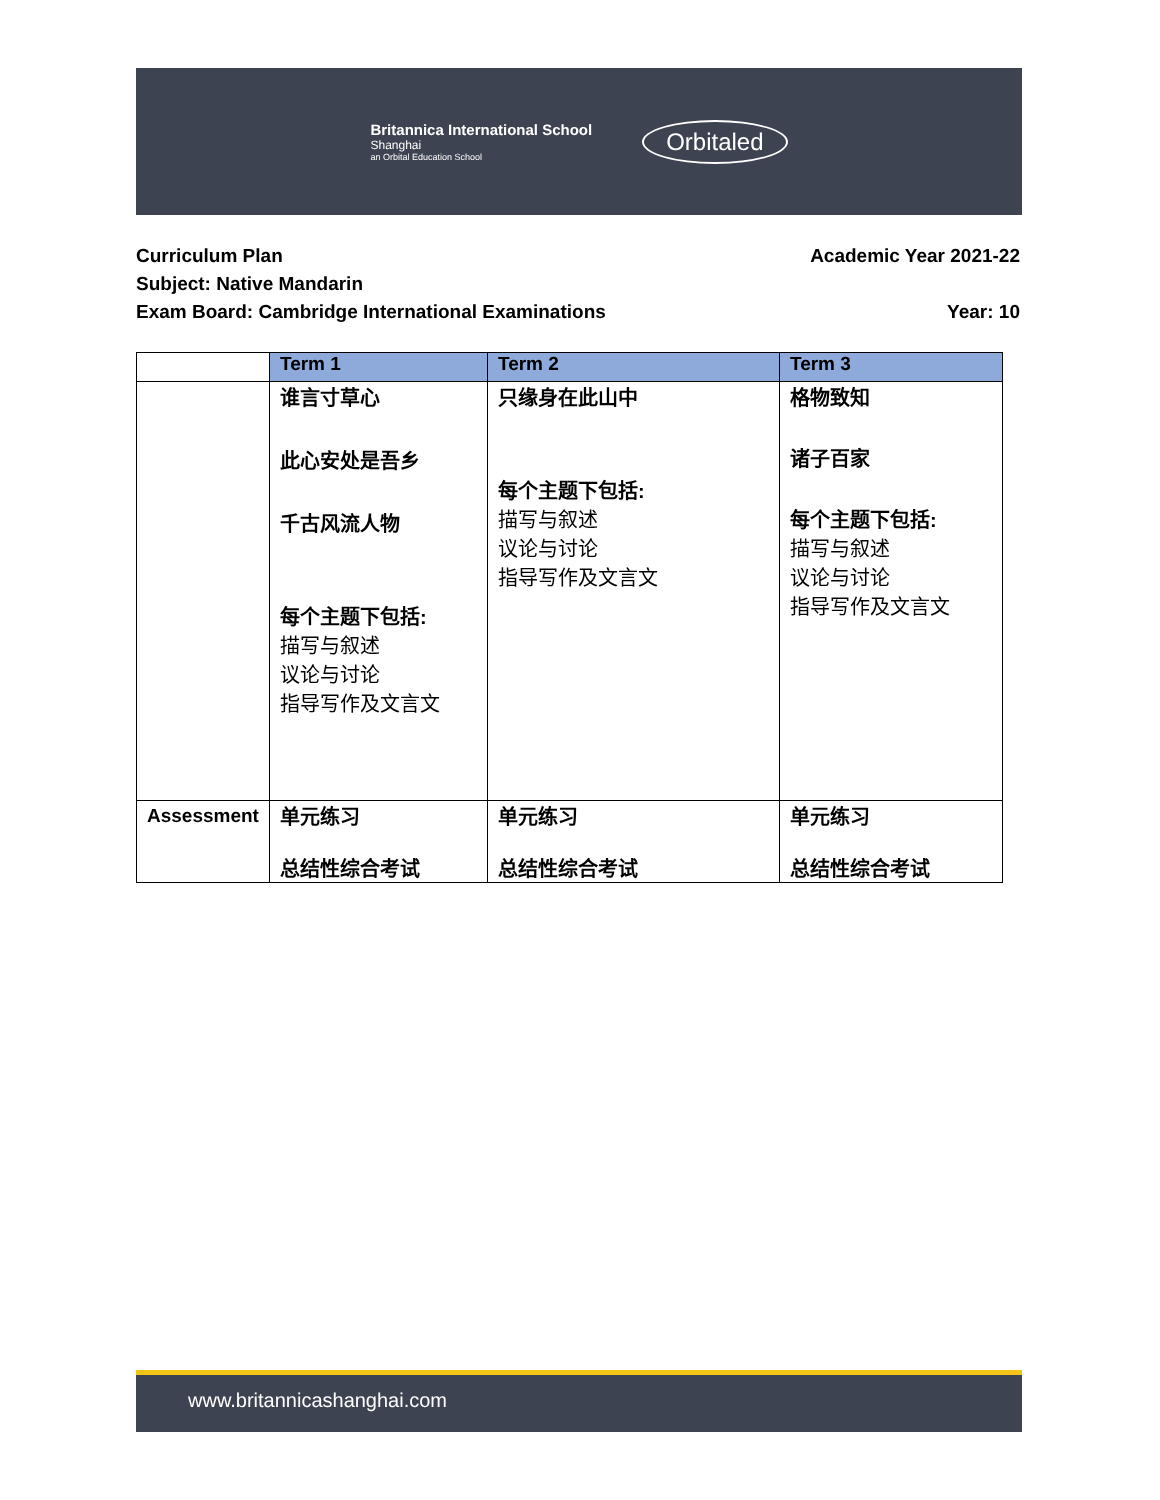Britannica International School
Shanghai
an Orbital Education School
Orbitaled
Curriculum Plan Academic Year 2021-22
Subject: Native Mandarin
Exam Board: Cambridge International Examinations Year: 10
| | Term 1 | Term 2 | Term 3 |
| --- | --- | --- | --- |
| | 谁言寸草心 此心安处是吾乡 千古风流人物 每个主题下包括: 描写与叙述 议论与讨论 指导写作及文言文 | 只缘身在此山中 每个主题下包括: 描写与叙述 议论与讨论 指导写作及文言文 | 格物致知 诸子百家 每个主题下包括: 描写与叙述 议论与讨论 指导写作及文言文 |
| Assessment | 单元练习 总结性综合考试 | 单元练习 总结性综合考试 | 单元练习 总结性综合考试 |
www.britannicashanghai.com